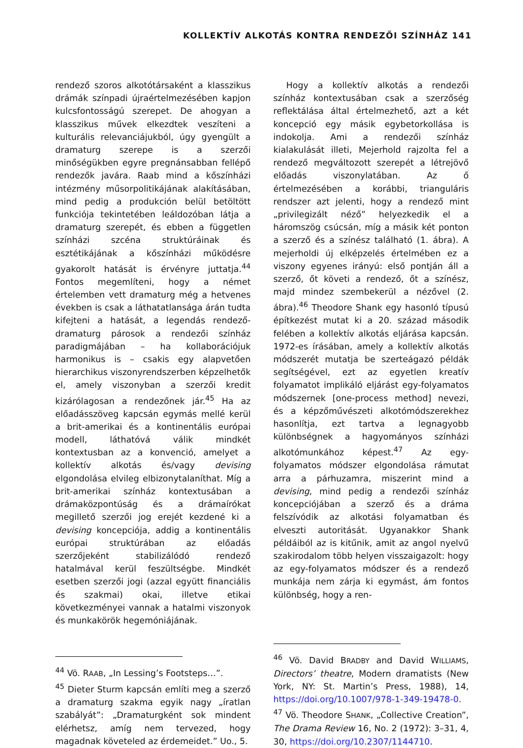KOLLEKTÍV ALKOTÁS KONTRA RENDEZŐI SZÍNHÁZ 141
rendező szoros alkotótársaként a klasszikus drámák színpadi újraértelmezésében kapjon kulcsfontosságú szerepet. De ahogyan a klasszikus művek elkezdtek veszíteni a kulturális relevanciájukból, úgy gyengült a dramaturg szerepe is a szerzői minőségükben egyre pregnánsabban fellépő rendezők javára. Raab mind a kőszínházi intézmény műsorpolitikájának alakításában, mind pedig a produkción belül betöltött funkciója tekintetében leáldozóban látja a dramaturg szerepét, és ebben a független színházi szcéna struktúráinak és esztétikájának a kőszínházi működésre gyakorolt hatását is érvényre juttatja.<sup>44</sup> Fontos megemlíteni, hogy a német értelemben vett dramaturg még a hetvenes években is csak a láthatatlansága árán tudta kifejteni a hatását, a legendás rendező-dramaturg párosok a rendezői színház paradigmájában – ha kollaborációjuk harmonikus is – csakis egy alapvetően hierarchikus viszonyrendszerben képzelhetők el, amely viszonyban a szerzői kredit kizárólagosan a rendezőnek jár.<sup>45</sup> Ha az előadásszöveg kapcsán egymás mellé kerül a brit-amerikai és a kontinentális európai modell, láthatóvá válik mindkét kontextusban az a konvenció, amelyet a kollektív alkotás és/vagy devising elgondolása elvileg elbizonytalaníthat. Míg a brit-amerikai színház kontextusában a drámaközpontúság és a drámaírókat megillető szerzői jog erejét kezdené ki a devising koncepciója, addig a kontinentális európai struktúrában az előadás szerzőjeként stabilizálódó rendező hatalmával kerül feszültségbe. Mindkét esetben szerzői jogi (azzal együtt financiális és szakmai) okai, illetve etikai következményei vannak a hatalmi viszonyok és munkakörök hegemóniájának.
<sup>44</sup> Vö. RAAB, „In Lessing’s Footsteps…”.
<sup>45</sup> Dieter Sturm kapcsán említi meg a szerző a dramaturg szakma egyik nagy „íratlan szabályát”: „Dramaturgként sok mindent elérhetsz, amíg nem tervezed, hogy magadnak követeled az érdemeidet.” Uo., 5.
Hogy a kollektív alkotás a rendezői színház kontextusában csak a szerzőség reflektálása által értelmezhető, azt a két koncepció egy másik egybetorkollása is indokolja. Ami a rendezői színház kialakulását illeti, Mejerhold rajzolta fel a rendező megváltozott szerepét a létrejövő előadás viszonylatában. Az ő értelmezésében a korábbi, trianguláris rendszer azt jelenti, hogy a rendező mint „privilegizált néző” helyezkedik el a háromszög csúcsán, míg a másik két ponton a szerző és a színész található (1. ábra). A mejerholdi új elképzelés értelmében ez a viszony egyenes irányú: első pontján áll a szerző, őt követi a rendező, őt a színész, majd mindez szembekerül a nézővel (2. ábra).<sup>46</sup> Theodore Shank egy hasonló típusú építkezést mutat ki a 20. század második felében a kollektív alkotás eljárása kapcsán. 1972-es írásában, amely a kollektív alkotás módszerét mutatja be szerteágazó példák segítségével, ezt az egyetlen kreatív folyamatot implikáló eljárást egy-folyamatos módszernek [one-process method] nevezi, és a képzőművészeti alkotómódszerekhez hasonlítja, ezt tartva a legnagyobb különbségnek a hagyományos színházi alkotómunkához képest.<sup>47</sup> Az egy-folyamatos módszer elgondolása rámutat arra a párhuzamra, miszerint mind a devising, mind pedig a rendezői színház koncepciójában a szerző és a dráma felszívódik az alkotási folyamatban és elveszti autoritását. Ugyanakkor Shank példáiból az is kitűnik, amit az angol nyelvű szakirodalom több helyen visszaigazolt: hogy az egy-folyamatos módszer és a rendező munkája nem zárja ki egymást, ám fontos különbség, hogy a ren-
<sup>46</sup> Vö. David BRADBY and David WILLIAMS, Directors’ theatre, Modern dramatists (New York, NY: St. Martin’s Press, 1988), 14, https://doi.org/10.1007/978-1-349-19478-0.
<sup>47</sup> Vö. Theodore SHANK, „Collective Creation”, The Drama Review 16, No. 2 (1972): 3–31, 4, 30, https://doi.org/10.2307/1144710.